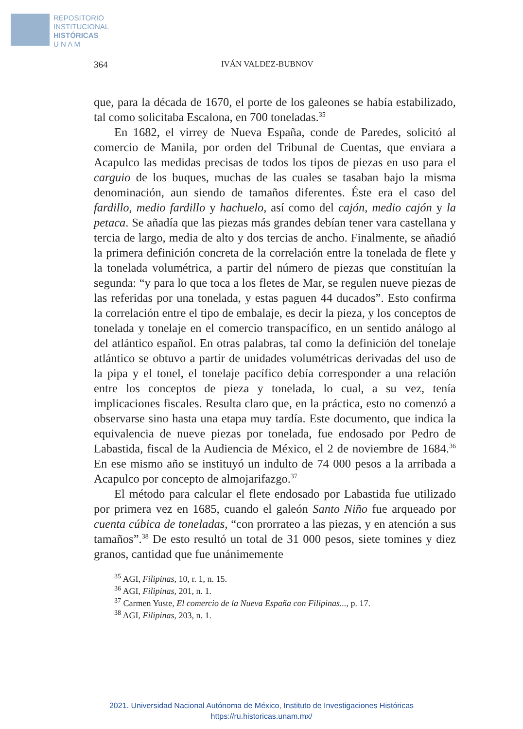REPOSITORIO
INSTITUCIONAL
HISTÓRICAS
U N A M
364 IVÁN VALDEZ-BUBNOV
que, para la década de 1670, el porte de los galeones se había estabilizado, tal como solicitaba Escalona, en 700 toneladas.<sup>35</sup>
En 1682, el virrey de Nueva España, conde de Paredes, solicitó al comercio de Manila, por orden del Tribunal de Cuentas, que enviara a Acapulco las medidas precisas de todos los tipos de piezas en uso para el carguio de los buques, muchas de las cuales se tasaban bajo la misma denominación, aun siendo de tamaños diferentes. Éste era el caso del fardillo, medio fardillo y hachuelo, así como del cajón, medio cajón y la petaca. Se añadía que las piezas más grandes debían tener vara castellana y tercia de largo, media de alto y dos tercias de ancho. Finalmente, se añadió la primera definición concreta de la correlación entre la tonelada de flete y la tonelada volumétrica, a partir del número de piezas que constituían la segunda: “y para lo que toca a los fletes de Mar, se regulen nueve piezas de las referidas por una tonelada, y estas paguen 44 ducados”. Esto confirma la correlación entre el tipo de embalaje, es decir la pieza, y los conceptos de tonelada y tonelaje en el comercio transpacífico, en un sentido análogo al del atlántico español. En otras palabras, tal como la definición del tonelaje atlántico se obtuvo a partir de unidades volumétricas derivadas del uso de la pipa y el tonel, el tonelaje pacífico debía corresponder a una relación entre los conceptos de pieza y tonelada, lo cual, a su vez, tenía implicaciones fiscales. Resulta claro que, en la práctica, esto no comenzó a observarse sino hasta una etapa muy tardía. Este documento, que indica la equivalencia de nueve piezas por tonelada, fue endosado por Pedro de Labastida, fiscal de la Audiencia de México, el 2 de noviembre de 1684.<sup>36</sup> En ese mismo año se instituyó un indulto de 74 000 pesos a la arribada a Acapulco por concepto de almojarifazgo.<sup>37</sup>
El método para calcular el flete endosado por Labastida fue utilizado por primera vez en 1685, cuando el galeón Santo Niño fue arqueado por cuenta cúbica de toneladas, “con prorrateo a las piezas, y en atención a sus tamaños”.<sup>38</sup> De esto resultó un total de 31 000 pesos, siete tomines y diez granos, cantidad que fue unánimemente
<sup>35</sup> AGI, Filipinas, 10, r. 1, n. 15.
<sup>36</sup> AGI, Filipinas, 201, n. 1.
<sup>37</sup> Carmen Yuste, El comercio de la Nueva España con Filipinas..., p. 17.
<sup>38</sup> AGI, Filipinas, 203, n. 1.
2021. Universidad Nacional Autónoma de México, Instituto de Investigaciones Históricas
https://ru.historicas.unam.mx/